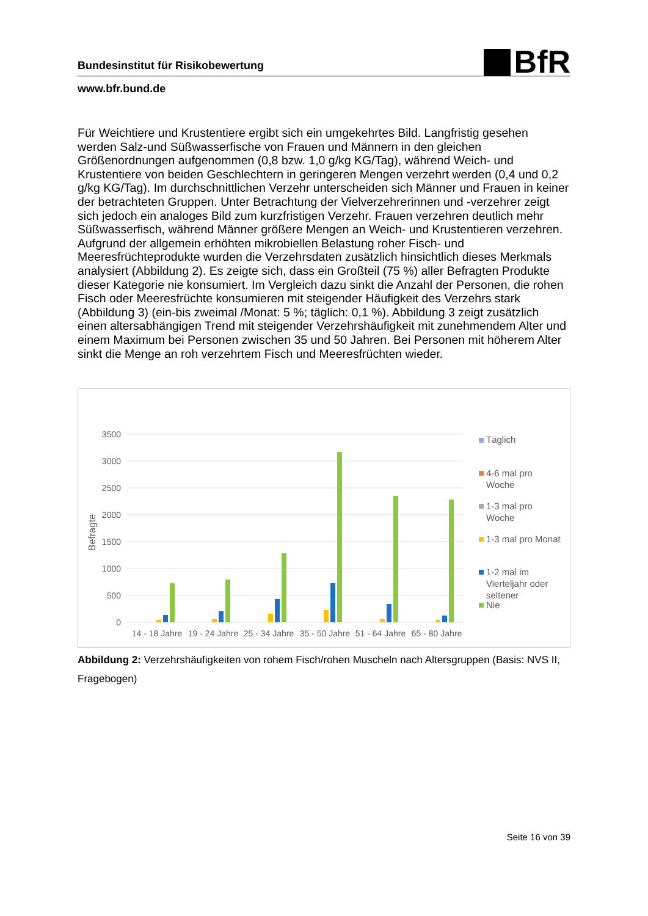Bundesinstitut für Risikobewertung
BfR
www.bfr.bund.de
Für Weichtiere und Krustentiere ergibt sich ein umgekehrtes Bild. Langfristig gesehen werden Salz-und Süßwasserfische von Frauen und Männern in den gleichen Größenordnungen aufgenommen (0,8 bzw. 1,0 g/kg KG/Tag), während Weich- und Krustentiere von beiden Geschlechtern in geringeren Mengen verzehrt werden (0,4 und 0,2 g/kg KG/Tag). Im durchschnittlichen Verzehr unterscheiden sich Männer und Frauen in keiner der betrachteten Gruppen. Unter Betrachtung der Vielverzehrerinnen und -verzehrer zeigt sich jedoch ein analoges Bild zum kurzfristigen Verzehr. Frauen verzehren deutlich mehr Süßwasserfisch, während Männer größere Mengen an Weich- und Krustentieren verzehren.
Aufgrund der allgemein erhöhten mikrobiellen Belastung roher Fisch- und Meeresfrüchteprodukte wurden die Verzehrsdaten zusätzlich hinsichtlich dieses Merkmals analysiert (Abbildung 2). Es zeigte sich, dass ein Großteil (75 %) aller Befragten Produkte dieser Kategorie nie konsumiert. Im Vergleich dazu sinkt die Anzahl der Personen, die rohen Fisch oder Meeresfrüchte konsumieren mit steigender Häufigkeit des Verzehrs stark (Abbildung 3) (ein-bis zweimal /Monat: 5 %; täglich: 0,1 %). Abbildung 3 zeigt zusätzlich einen altersabhängigen Trend mit steigender Verzehrshäufigkeit mit zunehmendem Alter und einem Maximum bei Personen zwischen 35 und 50 Jahren. Bei Personen mit höherem Alter sinkt die Menge an roh verzehrtem Fisch und Meeresfrüchten wieder.
3500
3000
2500
2000
1500
1000
500
0
Befragte
14 - 18 Jahre
19 - 24 Jahre
25 - 34 Jahre
35 - 50 Jahre
51 - 64 Jahre
65 - 80 Jahre
Täglich
4-6 mal pro
Woche
1-3 mal pro
Woche
1-3 mal pro Monat
1-2 mal im
Vierteljahr oder
seltener
Nie
Abbildung 2: Verzehrshäufigkeiten von rohem Fisch/rohen Muscheln nach Altersgruppen (Basis: NVS II, Fragebogen)
Seite 16 von 39